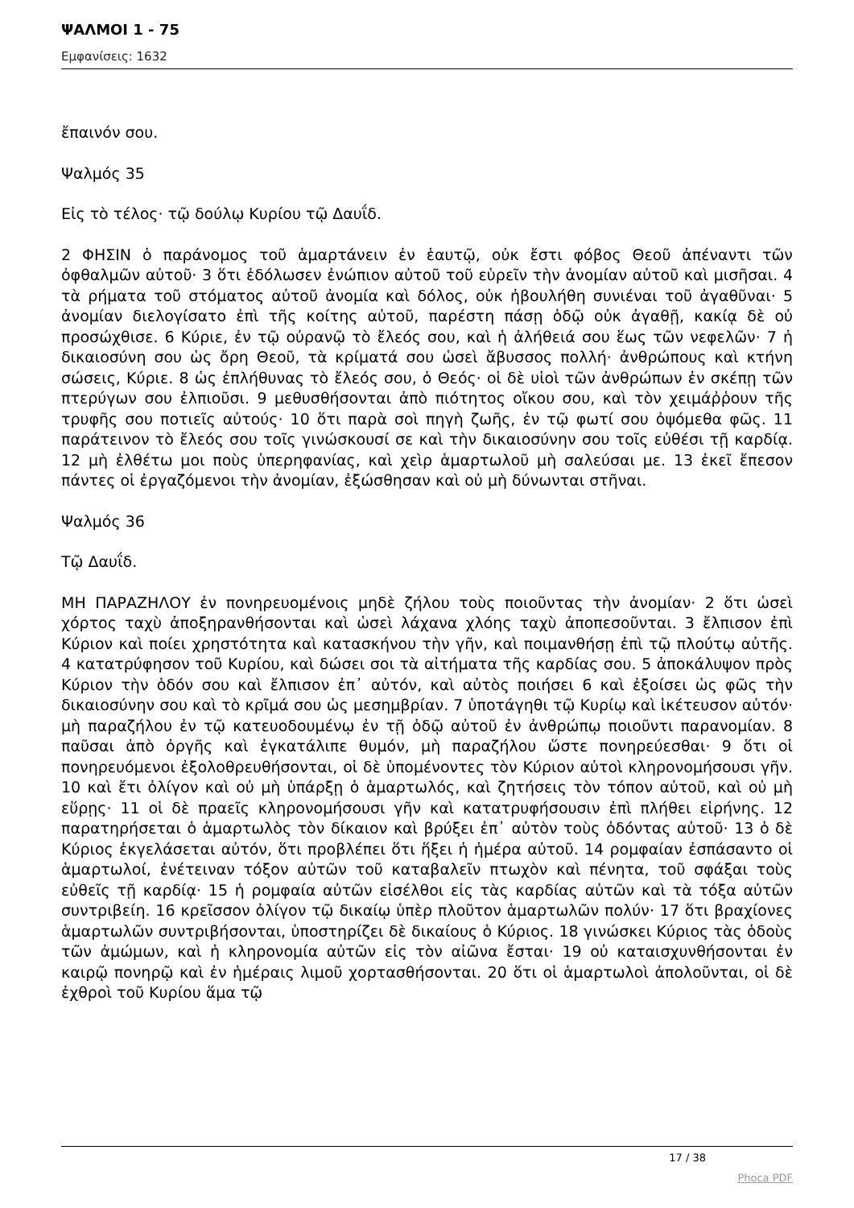ΨΑΛΜΟΙ 1 - 75
Εμφανίσεις: 1632
ἔπαινόν σου.
Ψαλμός 35
Εἰς τὸ τέλος· τῷ δούλῳ Κυρίου τῷ Δαυΐδ.
2 ΦΗΣΙΝ ὁ παράνομος τοῦ ἁμαρτάνειν ἐν ἑαυτῷ, οὐκ ἔστι φόβος Θεοῦ ἀπέναντι τῶν ὀφθαλμῶν αὐτοῦ· 3 ὅτι ἐδόλωσεν ἐνώπιον αὐτοῦ τοῦ εὑρεῖν τὴν ἀνομίαν αὐτοῦ καὶ μισῆσαι. 4 τὰ ρήματα τοῦ στόματος αὐτοῦ ἀνομία καὶ δόλος, οὐκ ἠβουλήθη συνιέναι τοῦ ἀγαθῦναι· 5 ἀνομίαν διελογίσατο ἐπὶ τῆς κοίτης αὐτοῦ, παρέστη πάσῃ ὁδῷ οὐκ ἀγαθῇ, κακίᾳ δὲ οὐ προσώχθισε. 6 Κύριε, ἐν τῷ οὐρανῷ τὸ ἔλεός σου, καὶ ἡ ἀλήθειά σου ἕως τῶν νεφελῶν· 7 ἡ δικαιοσύνη σου ὡς ὄρη Θεοῦ, τὰ κρίματά σου ὡσεὶ ἄβυσσος πολλή· ἀνθρώπους καὶ κτήνη σώσεις, Κύριε. 8 ὡς ἐπλήθυνας τὸ ἔλεός σου, ὁ Θεός· οἱ δὲ υἱοὶ τῶν ἀνθρώπων ἐν σκέπῃ τῶν πτερύγων σου ἐλπιοῦσι. 9 μεθυσθήσονται ἀπὸ πιότητος οἴκου σου, καὶ τὸν χειμάῤῥουν τῆς τρυφῆς σου ποτιεῖς αὐτούς· 10 ὅτι παρὰ σοὶ πηγὴ ζωῆς, ἐν τῷ φωτί σου ὀψόμεθα φῶς. 11 παράτεινον τὸ ἔλεός σου τοῖς γινώσκουσί σε καὶ τὴν δικαιοσύνην σου τοῖς εὐθέσι τῇ καρδίᾳ. 12 μὴ ἐλθέτω μοι ποὺς ὑπερηφανίας, καὶ χεὶρ ἁμαρτωλοῦ μὴ σαλεύσαι με. 13 ἐκεῖ ἔπεσον πάντες οἱ ἐργαζόμενοι τὴν ἀνομίαν, ἐξώσθησαν καὶ οὐ μὴ δύνωνται στῆναι.
Ψαλμός 36
Τῷ Δαυΐδ.
ΜΗ ΠΑΡΑΖΗΛΟΥ ἐν πονηρευομένοις μηδὲ ζήλου τοὺς ποιοῦντας τὴν ἀνομίαν· 2 ὅτι ὡσεὶ χόρτος ταχὺ ἀποξηρανθήσονται καὶ ὡσεὶ λάχανα χλόης ταχὺ ἀποπεσοῦνται. 3 ἔλπισον ἐπὶ Κύριον καὶ ποίει χρηστότητα καὶ κατασκήνου τὴν γῆν, καὶ ποιμανθήσῃ ἐπὶ τῷ πλούτῳ αὐτῆς. 4 κατατρύφησον τοῦ Κυρίου, καὶ δώσει σοι τὰ αἰτήματα τῆς καρδίας σου. 5 ἀποκάλυψον πρὸς Κύριον τὴν ὁδόν σου καὶ ἔλπισον ἐπ᾿ αὐτόν, καὶ αὐτὸς ποιήσει 6 καὶ ἐξοίσει ὡς φῶς τὴν δικαιοσύνην σου καὶ τὸ κρῖμά σου ὡς μεσημβρίαν. 7 ὑποτάγηθι τῷ Κυρίῳ καὶ ἱκέτευσον αὐτόν· μὴ παραζήλου ἐν τῷ κατευοδουμένῳ ἐν τῇ ὁδῷ αὐτοῦ ἐν ἀνθρώπῳ ποιοῦντι παρανομίαν. 8 παῦσαι ἀπὸ ὀργῆς καὶ ἐγκατάλιπε θυμόν, μὴ παραζήλου ὥστε πονηρεύεσθαι· 9 ὅτι οἱ πονηρευόμενοι ἐξολοθρευθήσονται, οἱ δὲ ὑπομένοντες τὸν Κύριον αὐτοὶ κληρονομήσουσι γῆν. 10 καὶ ἔτι ὀλίγον καὶ οὐ μὴ ὑπάρξῃ ὁ ἁμαρτωλός, καὶ ζητήσεις τὸν τόπον αὐτοῦ, καὶ οὐ μὴ εὕρῃς· 11 οἱ δὲ πραεῖς κληρονομήσουσι γῆν καὶ κατατρυφήσουσιν ἐπὶ πλήθει εἰρήνης. 12 παρατηρήσεται ὁ ἁμαρτωλὸς τὸν δίκαιον καὶ βρύξει ἐπ᾿ αὐτὸν τοὺς ὀδόντας αὐτοῦ· 13 ὁ δὲ Κύριος ἐκγελάσεται αὐτόν, ὅτι προβλέπει ὅτι ἥξει ἡ ἡμέρα αὐτοῦ. 14 ρομφαίαν ἐσπάσαντο οἱ ἁμαρτωλοί, ἐνέτειναν τόξον αὐτῶν τοῦ καταβαλεῖν πτωχὸν καὶ πένητα, τοῦ σφάξαι τοὺς εὐθεῖς τῇ καρδίᾳ· 15 ἡ ρομφαία αὐτῶν εἰσέλθοι εἰς τὰς καρδίας αὐτῶν καὶ τὰ τόξα αὐτῶν συντριβείη. 16 κρεῖσσον ὀλίγον τῷ δικαίῳ ὑπὲρ πλοῦτον ἁμαρτωλῶν πολύν· 17 ὅτι βραχίονες ἁμαρτωλῶν συντριβήσονται, ὑποστηρίζει δὲ δικαίους ὁ Κύριος. 18 γινώσκει Κύριος τὰς ὁδοὺς τῶν ἀμώμων, καὶ ἡ κληρονομία αὐτῶν εἰς τὸν αἰῶνα ἔσται· 19 οὐ καταισχυνθήσονται ἐν καιρῷ πονηρῷ καὶ ἐν ἡμέραις λιμοῦ χορτασθήσονται. 20 ὅτι οἱ ἁμαρτωλοὶ ἀπολοῦνται, οἱ δὲ ἐχθροὶ τοῦ Κυρίου ἅμα τῷ
17 / 38
Phoca PDF